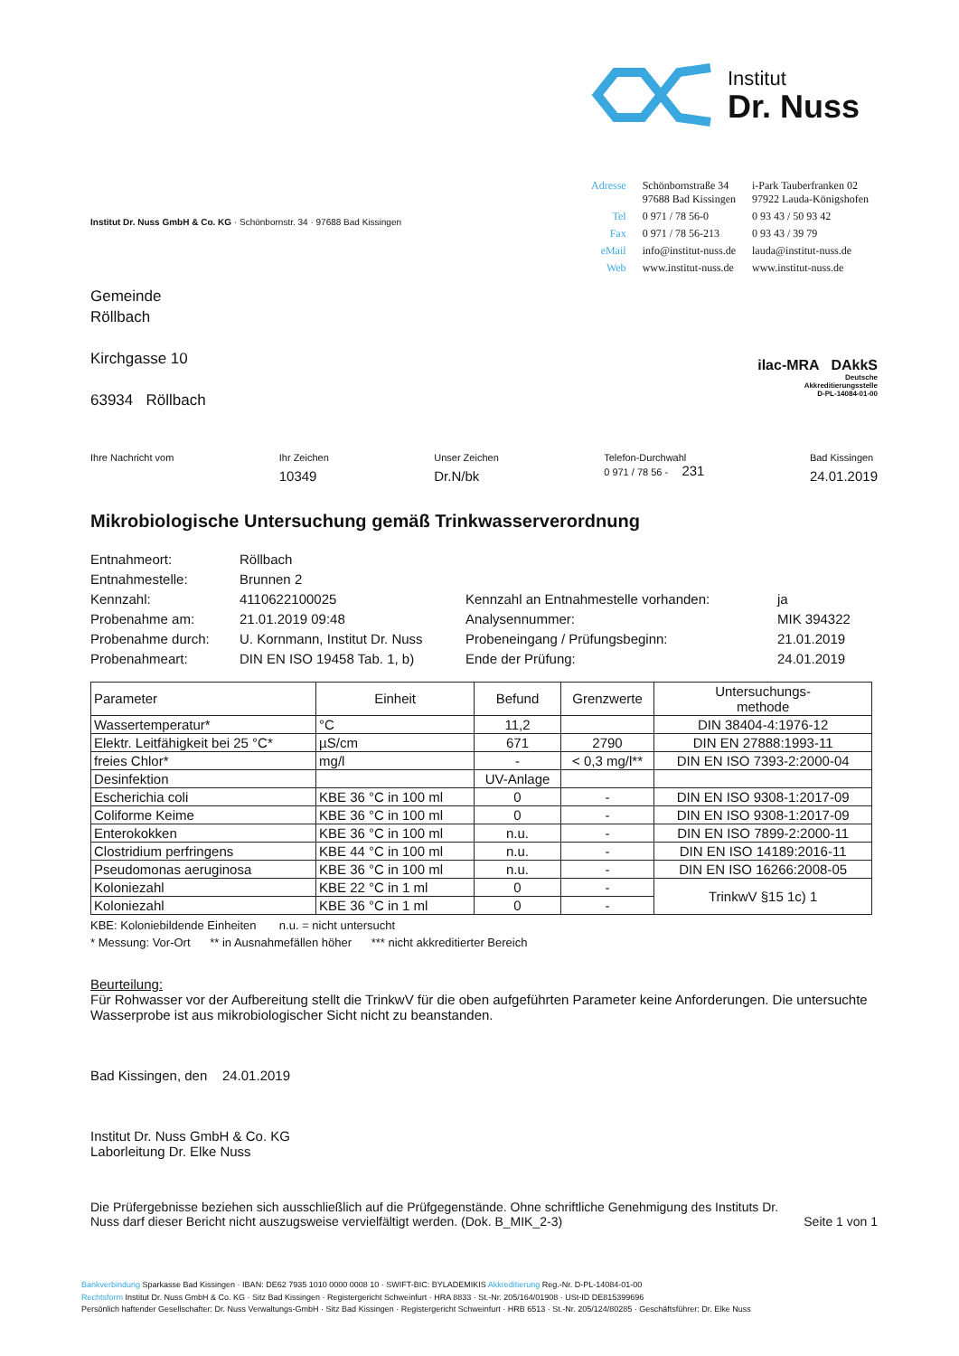Institut
Dr. Nuss
Institut Dr. Nuss GmbH & Co. KG · Schönbornstr. 34 · 97688 Bad Kissingen
| Adresse | Schönbornstraße 34 97688 Bad Kissingen | i-Park Tauberfranken 02 97922 Lauda-Königshofen |
| Tel | 0 971 / 78 56-0 | 0 93 43 / 50 93 42 |
| Fax | 0 971 / 78 56-213 | 0 93 43 / 39 79 |
| eMail | info@institut-nuss.de | lauda@institut-nuss.de |
| Web | www.institut-nuss.de | www.institut-nuss.de |
Gemeinde
Röllbach
Kirchgasse 10
63934 Röllbach
ilac-MRA DAkkS
Deutsche
Akkreditierungsstelle
D-PL-14084-01-00
Ihre Nachricht vom Ihr Zeichen
10349
Unser Zeichen
Dr.N/bk
Telefon-Durchwahl
0 971 / 78 56 - 231
Bad Kissingen
24.01.2019
Mikrobiologische Untersuchung gemäß Trinkwasserverordnung
Entnahmeort:
Röllbach
Entnahmestelle:
Brunnen 2
Kennzahl:
4110622100025
Kennzahl an Entnahmestelle vorhanden:
ja
Probenahme am:
21.01.2019 09:48
Analysennummer:
MIK 394322
Probenahme durch:
U. Kornmann, Institut Dr. Nuss
Probeneingang / Prüfungsbeginn:
21.01.2019
Probenahmeart:
DIN EN ISO 19458 Tab. 1, b)
Ende der Prüfung:
24.01.2019
| Parameter | Einheit | Befund | Grenzwerte | Untersuchungs- methode |
| --- | --- | --- | --- | --- |
| Wassertemperatur* | °C | 11,2 | | DIN 38404-4:1976-12 |
| Elektr. Leitfähigkeit bei 25 °C* | µS/cm | 671 | 2790 | DIN EN 27888:1993-11 |
| freies Chlor* | mg/l | - | < 0,3 mg/l** | DIN EN ISO 7393-2:2000-04 |
| Desinfektion | | UV-Anlage | | |
| Escherichia coli | KBE 36 °C in 100 ml | 0 | - | DIN EN ISO 9308-1:2017-09 |
| Coliforme Keime | KBE 36 °C in 100 ml | 0 | - | DIN EN ISO 9308-1:2017-09 |
| Enterokokken | KBE 36 °C in 100 ml | n.u. | - | DIN EN ISO 7899-2:2000-11 |
| Clostridium perfringens | KBE 44 °C in 100 ml | n.u. | - | DIN EN ISO 14189:2016-11 |
| Pseudomonas aeruginosa | KBE 36 °C in 100 ml | n.u. | - | DIN EN ISO 16266:2008-05 |
| Koloniezahl | KBE 22 °C in 1 ml | 0 | - | TrinkwV §15 1c) 1 |
| Koloniezahl | KBE 36 °C in 1 ml | 0 | - | |
KBE: Koloniebildende Einheiten n.u. = nicht untersucht
* Messung: Vor-Ort ** in Ausnahmefällen höher *** nicht akkreditierter Bereich
Beurteilung:
Für Rohwasser vor der Aufbereitung stellt die TrinkwV für die oben aufgeführten Parameter keine Anforderungen. Die untersuchte Wasserprobe ist aus mikrobiologischer Sicht nicht zu beanstanden.
Bad Kissingen, den 24.01.2019
Institut Dr. Nuss GmbH & Co. KG
Laborleitung Dr. Elke Nuss
Die Prüfergebnisse beziehen sich ausschließlich auf die Prüfgegenstände. Ohne schriftliche Genehmigung des Instituts Dr. Nuss darf dieser Bericht nicht auszugsweise vervielfältigt werden. (Dok. B_MIK_2-3)
Seite 1 von 1
Bankverbindung Sparkasse Bad Kissingen · IBAN: DE62 7935 1010 0000 0008 10 · SWIFT-BIC: BYLADEMIKIS Akkreditierung Reg.-Nr. D-PL-14084-01-00
Rechtsform Institut Dr. Nuss GmbH & Co. KG · Sitz Bad Kissingen · Registergericht Schweinfurt · HRA 8833 · St.-Nr. 205/164/01908 · USt-ID DE815399696
Persönlich haftender Gesellschafter: Dr. Nuss Verwaltungs-GmbH · Sitz Bad Kissingen · Registergericht Schweinfurt · HRB 6513 · St.-Nr. 205/124/80285 · Geschäftsführer: Dr. Elke Nuss